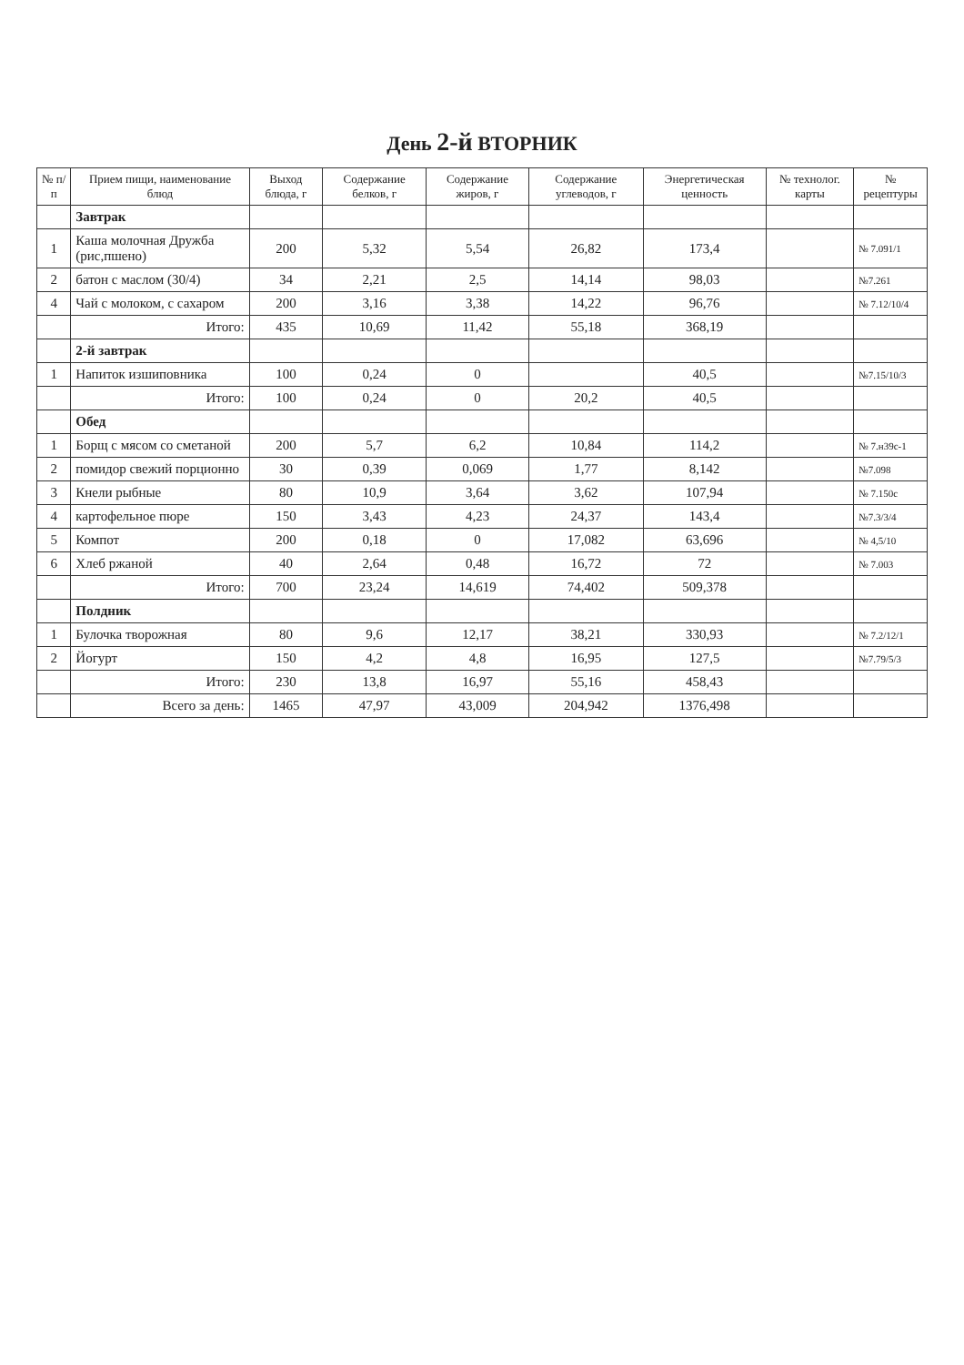День 2-й ВТОРНИК
| № п/п | Прием пищи, наименование блюд | Выход блюда, г | Содержание белков, г | Содержание жиров, г | Содержание углеводов, г | Энергетическая ценность | № технолог. карты | № рецептуры |
| --- | --- | --- | --- | --- | --- | --- | --- | --- |
| | Завтрак | | | | | | | |
| 1 | Каша молочная Дружба (рис,пшено) | 200 | 5,32 | 5,54 | 26,82 | 173,4 | | № 7.091/1 |
| 2 | батон с маслом (30/4) | 34 | 2,21 | 2,5 | 14,14 | 98,03 | | №7.261 |
| 4 | Чай с молоком, с сахаром | 200 | 3,16 | 3,38 | 14,22 | 96,76 | | № 7.12/10/4 |
| | Итого: | 435 | 10,69 | 11,42 | 55,18 | 368,19 | | |
| | 2-й завтрак | | | | | | | |
| 1 | Напиток изшиповника | 100 | 0,24 | 0 | | 40,5 | | №7.15/10/3 |
| | Итого: | 100 | 0,24 | 0 | 20,2 | 40,5 | | |
| | Обед | | | | | | | |
| 1 | Борщ с мясом со сметаной | 200 | 5,7 | 6,2 | 10,84 | 114,2 | | № 7.н39с-1 |
| 2 | помидор свежий порционно | 30 | 0,39 | 0,069 | 1,77 | 8,142 | | №7.098 |
| 3 | Кнели рыбные | 80 | 10,9 | 3,64 | 3,62 | 107,94 | | № 7.150с |
| 4 | картофельное пюре | 150 | 3,43 | 4,23 | 24,37 | 143,4 | | №7.3/3/4 |
| 5 | Компот | 200 | 0,18 | 0 | 17,082 | 63,696 | | № 4,5/10 |
| 6 | Хлеб ржаной | 40 | 2,64 | 0,48 | 16,72 | 72 | | № 7.003 |
| | Итого: | 700 | 23,24 | 14,619 | 74,402 | 509,378 | | |
| | Полдник | | | | | | | |
| 1 | Булочка творожная | 80 | 9,6 | 12,17 | 38,21 | 330,93 | | № 7.2/12/1 |
| 2 | Йогурт | 150 | 4,2 | 4,8 | 16,95 | 127,5 | | №7.79/5/3 |
| | Итого: | 230 | 13,8 | 16,97 | 55,16 | 458,43 | | |
| | Всего за день: | 1465 | 47,97 | 43,009 | 204,942 | 1376,498 | | |